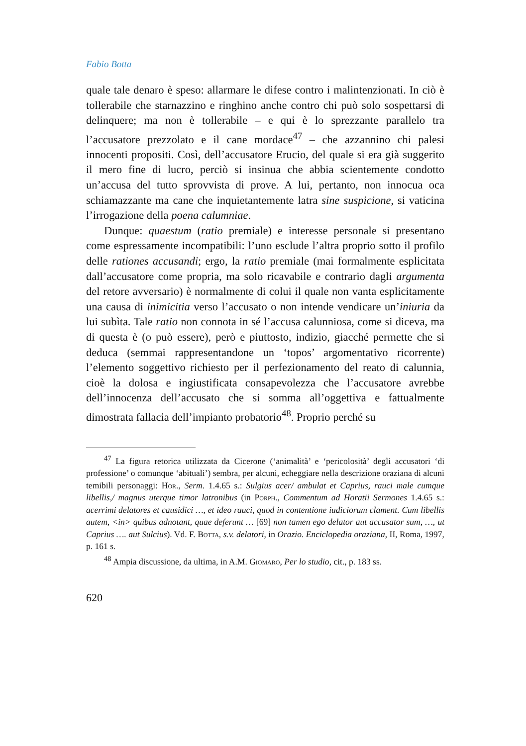Fabio Botta
quale tale denaro è speso: allarmare le difese contro i malintenzionati. In ciò è tollerabile che starnazzino e ringhino anche contro chi può solo sospettarsi di delinquere; ma non è tollerabile – e qui è lo sprezzante parallelo tra l’accusatore prezzolato e il cane mordace<sup>47</sup> – che azzannino chi palesi innocenti propositi. Così, dell’accusatore Erucio, del quale si era già suggerito il mero fine di lucro, perciò si insinua che abbia scientemente condotto un’accusa del tutto sprovvista di prove. A lui, pertanto, non innocua oca schiamazzante ma cane che inquietantemente latra sine suspicione, si vaticina l’irrogazione della poena calumniae.
Dunque: quaestum (ratio premiale) e interesse personale si presentano come espressamente incompatibili: l’uno esclude l’altra proprio sotto il profilo delle rationes accusandi; ergo, la ratio premiale (mai formalmente esplicitata dall’accusatore come propria, ma solo ricavabile e contrario dagli argumenta del retore avversario) è normalmente di colui il quale non vanta esplicitamente una causa di inimicitia verso l’accusato o non intende vendicare un’iniuria da lui subìta. Tale ratio non connota in sé l’accusa calunniosa, come si diceva, ma di questa è (o può essere), però e piuttosto, indizio, giacché permette che si deduca (semmai rappresentandone un ‘topos’ argomentativo ricorrente) l’elemento soggettivo richiesto per il perfezionamento del reato di calunnia, cioè la dolosa e ingiustificata consapevolezza che l’accusatore avrebbe dell’innocenza dell’accusato che si somma all’oggettiva e fattualmente dimostrata fallacia dell’impianto probatorio<sup>48</sup>. Proprio perché su
<sup>47</sup> La figura retorica utilizzata da Cicerone (‘animalità’ e ‘pericolosità’ degli accusatori ‘di professione’ o comunque ‘abituali’) sembra, per alcuni, echeggiare nella descrizione oraziana di alcuni temibili personaggi: Hor., Serm. 1.4.65 s.: Sulgius acer/ ambulat et Caprius, rauci male cumque libellis,/ magnus uterque timor latronibus (in Porph., Commentum ad Horatii Sermones 1.4.65 s.: acerrimi delatores et causidici …, et ideo rauci, quod in contentione iudiciorum clament. Cum libellis autem, <in> quibus adnotant, quae deferunt … [69] non tamen ego delator aut accusator sum, …, ut Caprius …. aut Sulcius). Vd. F. Botta, s.v. delatori, in Orazio. Enciclopedia oraziana, II, Roma, 1997, p. 161 s.
<sup>48</sup> Ampia discussione, da ultima, in A.M. Giomaro, Per lo studio, cit., p. 183 ss.
620